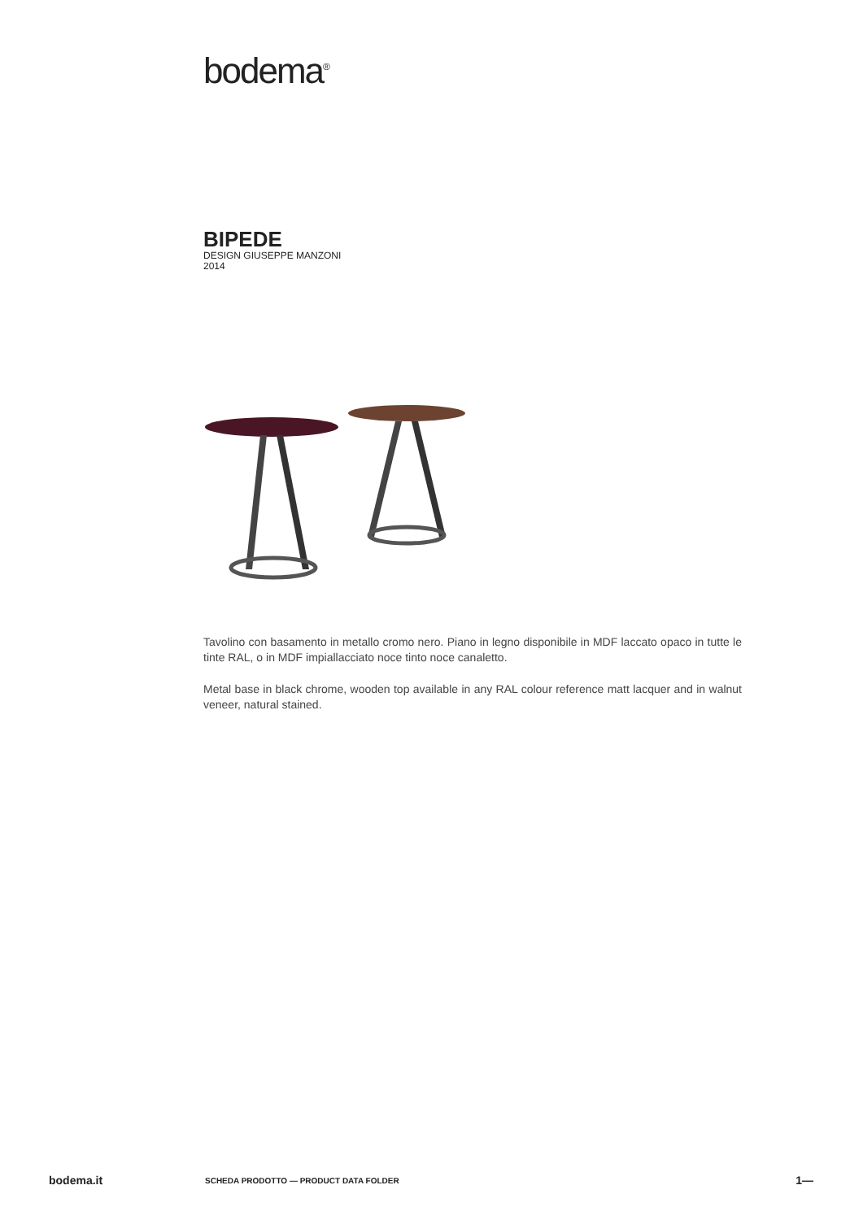bodema<sup>®</sup>
BIPEDE
DESIGN GIUSEPPE MANZONI
2014
Tavolino con basamento in metallo cromo nero. Piano in legno disponibile in MDF laccato opaco in tutte le tinte RAL, o in MDF impiallacciato noce tinto noce canaletto.
Metal base in black chrome, wooden top available in any RAL colour reference matt lacquer and in walnut veneer, natural stained.
bodema.it SCHEDA PRODOTTO — PRODUCT DATA FOLDER 1—